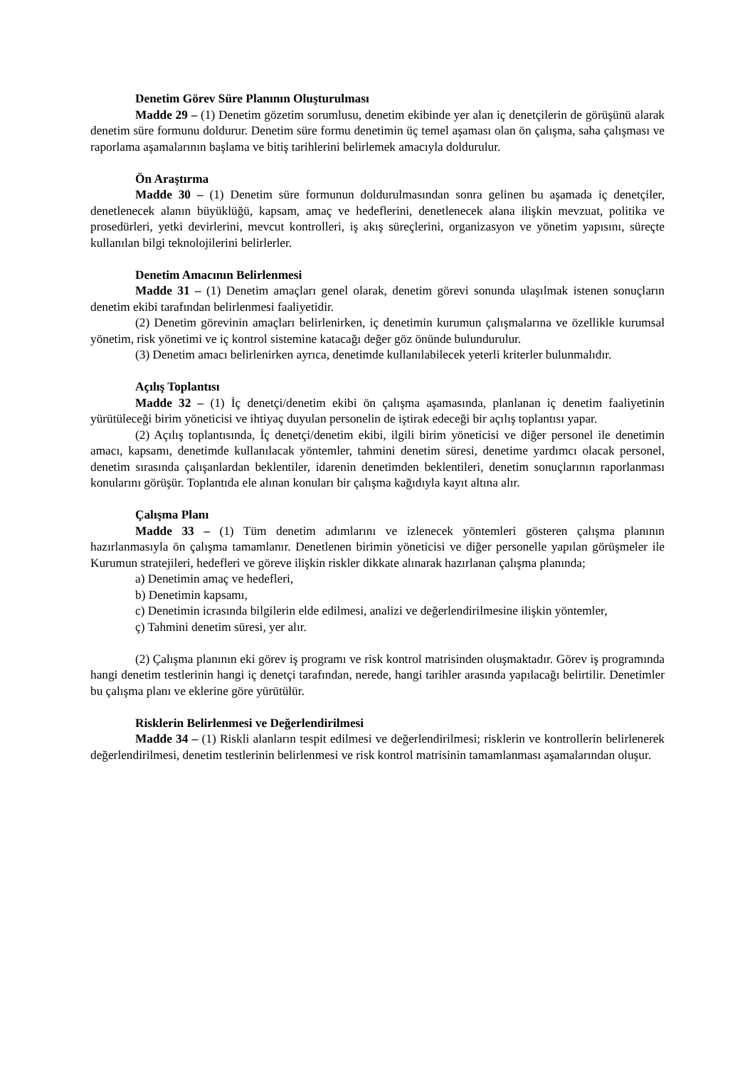Denetim Görev Süre Planının Oluşturulması
Madde 29 – (1) Denetim gözetim sorumlusu, denetim ekibinde yer alan iç denetçilerin de görüşünü alarak denetim süre formunu doldurur. Denetim süre formu denetimin üç temel aşaması olan ön çalışma, saha çalışması ve raporlama aşamalarının başlama ve bitiş tarihlerini belirlemek amacıyla doldurulur.
Ön Araştırma
Madde 30 – (1) Denetim süre formunun doldurulmasından sonra gelinen bu aşamada iç denetçiler, denetlenecek alanın büyüklüğü, kapsam, amaç ve hedeflerini, denetlenecek alana ilişkin mevzuat, politika ve prosedürleri, yetki devirlerini, mevcut kontrolleri, iş akış süreçlerini, organizasyon ve yönetim yapısını, süreçte kullanılan bilgi teknolojilerini belirlerler.
Denetim Amacının Belirlenmesi
Madde 31 – (1) Denetim amaçları genel olarak, denetim görevi sonunda ulaşılmak istenen sonuçların denetim ekibi tarafından belirlenmesi faaliyetidir.
(2) Denetim görevinin amaçları belirlenirken, iç denetimin kurumun çalışmalarına ve özellikle kurumsal yönetim, risk yönetimi ve iç kontrol sistemine katacağı değer göz önünde bulundurulur.
(3) Denetim amacı belirlenirken ayrıca, denetimde kullanılabilecek yeterli kriterler bulunmalıdır.
Açılış Toplantısı
Madde 32 – (1) İç denetçi/denetim ekibi ön çalışma aşamasında, planlanan iç denetim faaliyetinin yürütüleceği birim yöneticisi ve ihtiyaç duyulan personelin de iştirak edeceği bir açılış toplantısı yapar.
(2) Açılış toplantısında, İç denetçi/denetim ekibi, ilgili birim yöneticisi ve diğer personel ile denetimin amacı, kapsamı, denetimde kullanılacak yöntemler, tahmini denetim süresi, denetime yardımcı olacak personel, denetim sırasında çalışanlardan beklentiler, idarenin denetimden beklentileri, denetim sonuçlarının raporlanması konularını görüşür. Toplantıda ele alınan konuları bir çalışma kağıdıyla kayıt altına alır.
Çalışma Planı
Madde 33 – (1) Tüm denetim adımlarını ve izlenecek yöntemleri gösteren çalışma planının hazırlanmasıyla ön çalışma tamamlanır. Denetlenen birimin yöneticisi ve diğer personelle yapılan görüşmeler ile Kurumun stratejileri, hedefleri ve göreve ilişkin riskler dikkate alınarak hazırlanan çalışma planında;
a) Denetimin amaç ve hedefleri,
b) Denetimin kapsamı,
c) Denetimin icrasında bilgilerin elde edilmesi, analizi ve değerlendirilmesine ilişkin yöntemler,
ç) Tahmini denetim süresi, yer alır.
(2) Çalışma planının eki görev iş programı ve risk kontrol matrisinden oluşmaktadır. Görev iş programında hangi denetim testlerinin hangi iç denetçi tarafından, nerede, hangi tarihler arasında yapılacağı belirtilir. Denetimler bu çalışma planı ve eklerine göre yürütülür.
Risklerin Belirlenmesi ve Değerlendirilmesi
Madde 34 – (1) Riskli alanların tespit edilmesi ve değerlendirilmesi; risklerin ve kontrollerin belirlenerek değerlendirilmesi, denetim testlerinin belirlenmesi ve risk kontrol matrisinin tamamlanması aşamalarından oluşur.